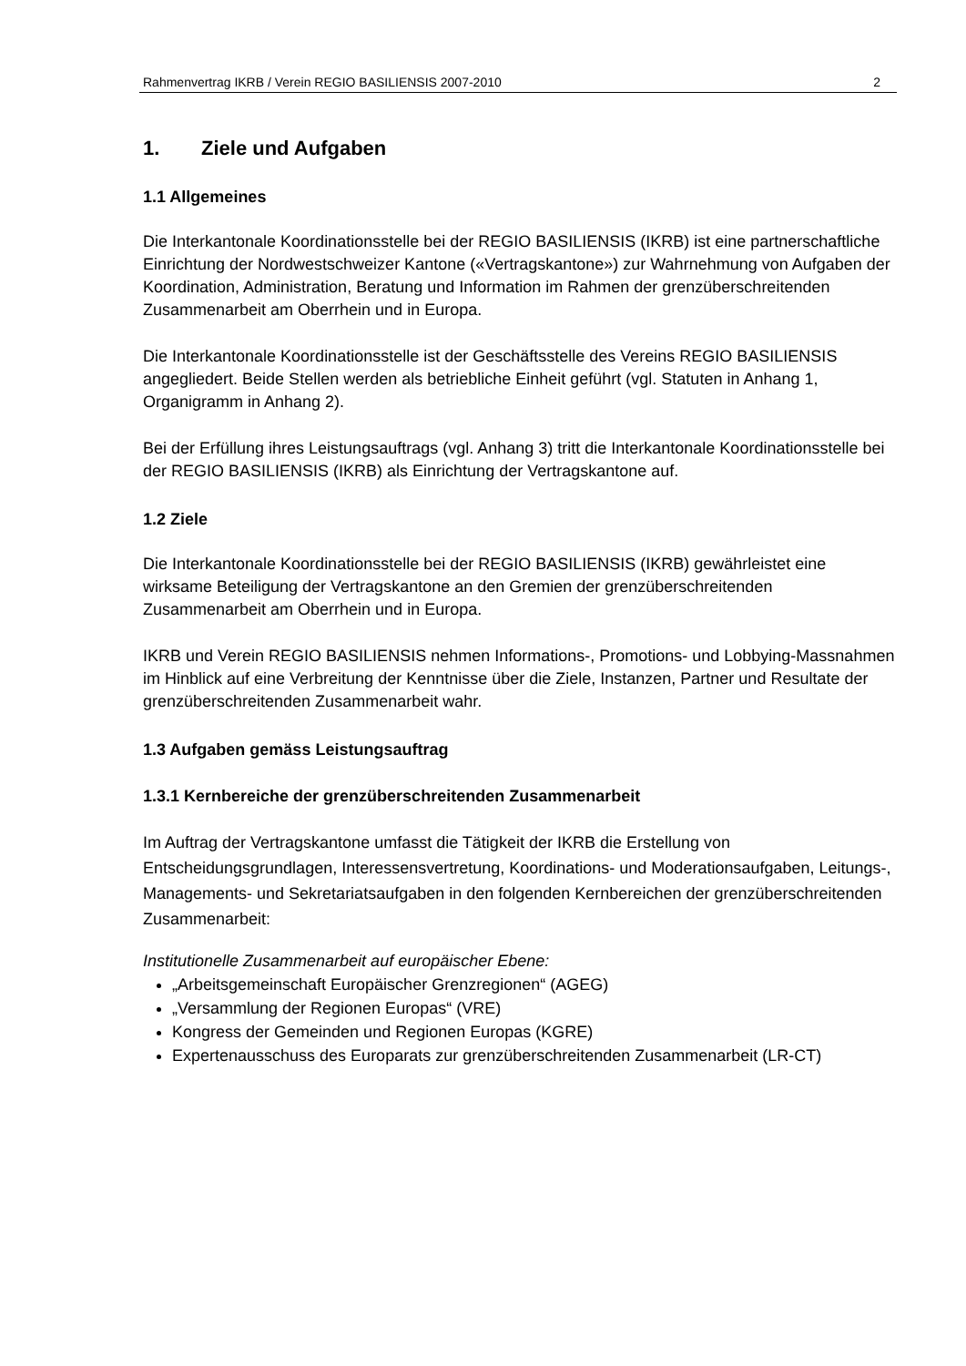Rahmenvertrag IKRB / Verein REGIO BASILIENSIS 2007-2010 2
1. Ziele und Aufgaben
1.1 Allgemeines
Die Interkantonale Koordinationsstelle bei der REGIO BASILIENSIS (IKRB) ist eine partnerschaftliche Einrichtung der Nordwestschweizer Kantone («Vertragskantone») zur Wahrnehmung von Aufgaben der Koordination, Administration, Beratung und Information im Rahmen der grenzüberschreitenden Zusammenarbeit am Oberrhein und in Europa.
Die Interkantonale Koordinationsstelle ist der Geschäftsstelle des Vereins REGIO BASILIENSIS angegliedert. Beide Stellen werden als betriebliche Einheit geführt (vgl. Statuten in Anhang 1, Organigramm in Anhang 2).
Bei der Erfüllung ihres Leistungsauftrags (vgl. Anhang 3) tritt die Interkantonale Koordinationsstelle bei der REGIO BASILIENSIS (IKRB) als Einrichtung der Vertragskantone auf.
1.2 Ziele
Die Interkantonale Koordinationsstelle bei der REGIO BASILIENSIS (IKRB) gewährleistet eine wirksame Beteiligung der Vertragskantone an den Gremien der grenzüberschreitenden Zusammenarbeit am Oberrhein und in Europa.
IKRB und Verein REGIO BASILIENSIS nehmen Informations-, Promotions- und Lobbying-Massnahmen im Hinblick auf eine Verbreitung der Kenntnisse über die Ziele, Instanzen, Partner und Resultate der grenzüberschreitenden Zusammenarbeit wahr.
1.3 Aufgaben gemäss Leistungsauftrag
1.3.1 Kernbereiche der grenzüberschreitenden Zusammenarbeit
Im Auftrag der Vertragskantone umfasst die Tätigkeit der IKRB die Erstellung von Entscheidungsgrundlagen, Interessensvertretung, Koordinations- und Moderationsaufgaben, Leitungs-, Managements- und Sekretariatsaufgaben in den folgenden Kernbereichen der grenzüberschreitenden Zusammenarbeit:
Institutionelle Zusammenarbeit auf europäischer Ebene:
„Arbeitsgemeinschaft Europäischer Grenzregionen“ (AGEG)
„Versammlung der Regionen Europas“ (VRE)
Kongress der Gemeinden und Regionen Europas (KGRE)
Expertenausschuss des Europarats zur grenzüberschreitenden Zusammenarbeit (LR-CT)